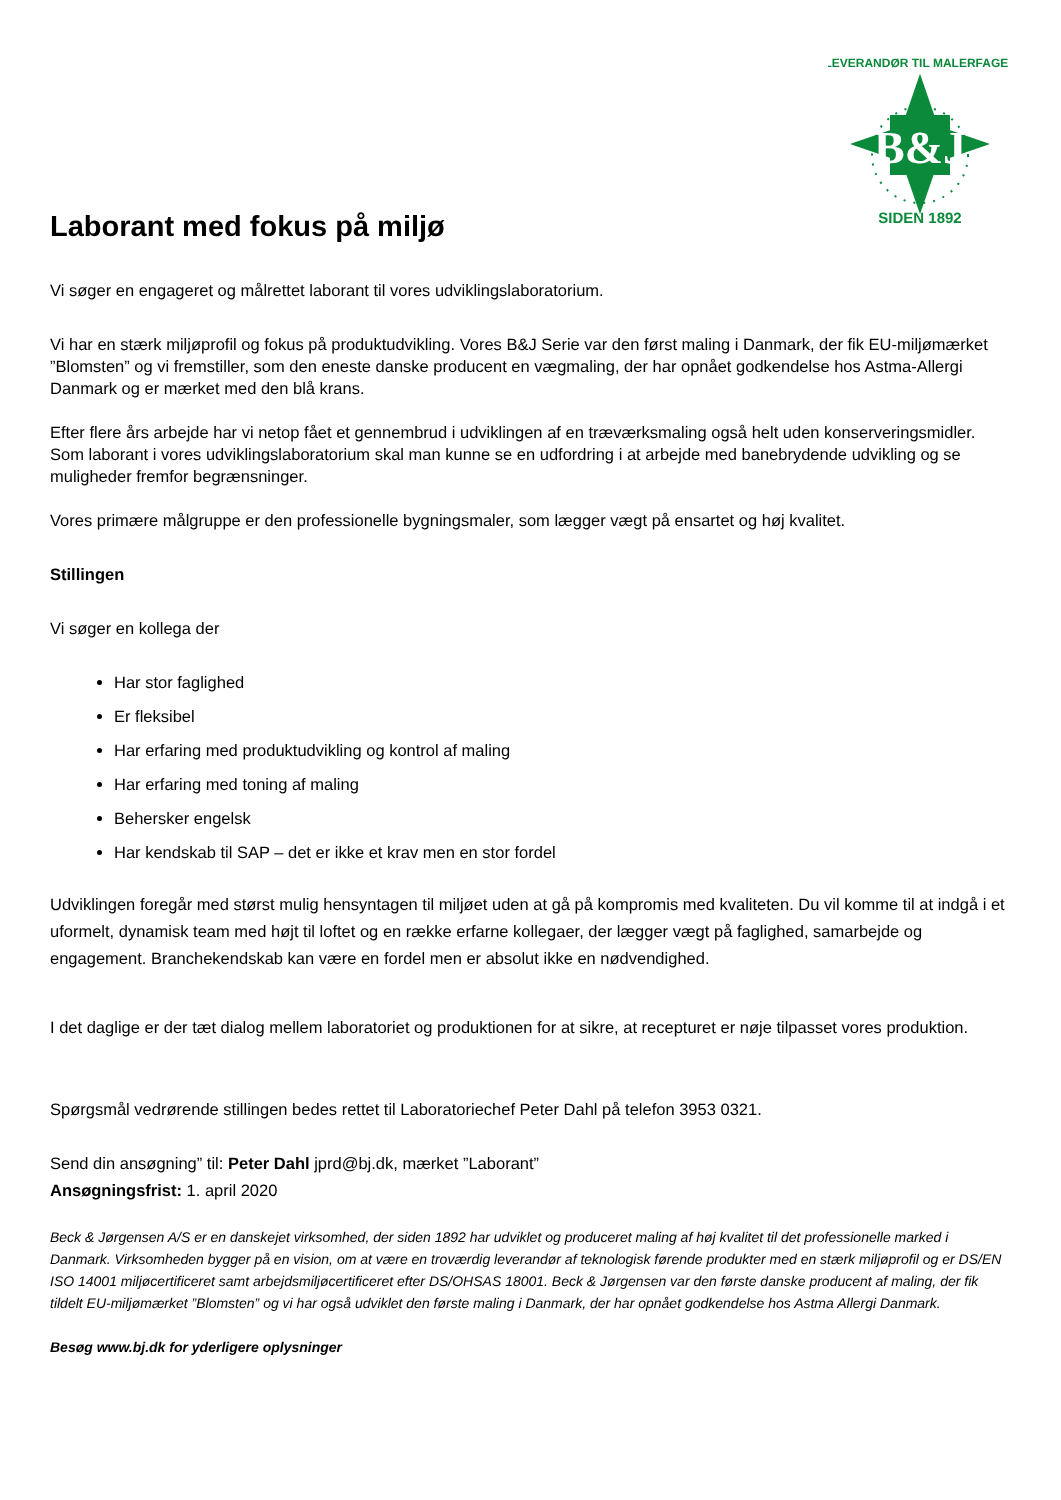B&J
SIDEN 1892
LEVERANDØR TIL MALERFAGET
Laborant med fokus på miljø
Vi søger en engageret og målrettet laborant til vores udviklingslaboratorium.
Vi har en stærk miljøprofil og fokus på produktudvikling. Vores B&J Serie var den først maling i Danmark, der fik EU-miljømærket ”Blomsten” og vi fremstiller, som den eneste danske producent en vægmaling, der har opnået godkendelse hos Astma-Allergi Danmark og er mærket med den blå krans.
Efter flere års arbejde har vi netop fået et gennembrud i udviklingen af en træværksmaling også helt uden konserveringsmidler. Som laborant i vores udviklingslaboratorium skal man kunne se en udfordring i at arbejde med banebrydende udvikling og se muligheder fremfor begrænsninger.
Vores primære målgruppe er den professionelle bygningsmaler, som lægger vægt på ensartet og høj kvalitet.
Stillingen
Vi søger en kollega der
Har stor faglighed
Er fleksibel
Har erfaring med produktudvikling og kontrol af maling
Har erfaring med toning af maling
Behersker engelsk
Har kendskab til SAP – det er ikke et krav men en stor fordel
Udviklingen foregår med størst mulig hensyntagen til miljøet uden at gå på kompromis med kvaliteten. Du vil komme til at indgå i et uformelt, dynamisk team med højt til loftet og en række erfarne kollegaer, der lægger vægt på faglighed, samarbejde og engagement. Branchekendskab kan være en fordel men er absolut ikke en nødvendighed.
I det daglige er der tæt dialog mellem laboratoriet og produktionen for at sikre, at recepturet er nøje tilpasset vores produktion.
Spørgsmål vedrørende stillingen bedes rettet til Laboratoriechef Peter Dahl på telefon 3953 0321.
Send din ansøgning” til: Peter Dahl jprd@bj.dk, mærket ”Laborant”
Ansøgningsfrist: 1. april 2020
Beck & Jørgensen A/S er en danskejet virksomhed, der siden 1892 har udviklet og produceret maling af høj kvalitet til det professionelle marked i Danmark. Virksomheden bygger på en vision, om at være en troværdig leverandør af teknologisk førende produkter med en stærk miljøprofil og er DS/EN ISO 14001 miljøcertificeret samt arbejdsmiljøcertificeret efter DS/OHSAS 18001. Beck & Jørgensen var den første danske producent af maling, der fik tildelt EU-miljømærket ”Blomsten” og vi har også udviklet den første maling i Danmark, der har opnået godkendelse hos Astma Allergi Danmark.
Besøg www.bj.dk for yderligere oplysninger